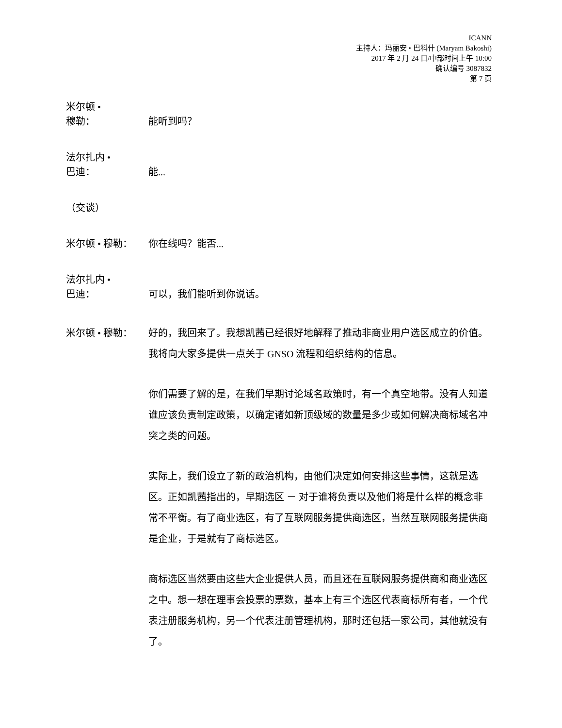ICANN
主持人：玛丽安 • 巴科什 (Maryam Bakoshi)
2017 年 2 月 24 日/中部时间上午 10:00
确认编号 3087832
第 7 页
米尔顿 •
穆勒：
能听到吗？
法尔扎内 •
巴迪：
能...
（交谈）
米尔顿 • 穆勒： 你在线吗？能否...
法尔扎内 •
巴迪：
可以，我们能听到你说话。
米尔顿 • 穆勒：
好的，我回来了。我想凯茜已经很好地解释了推动非商业用户选区成立的价值。我将向大家多提供一点关于 GNSO 流程和组织结构的信息。
你们需要了解的是，在我们早期讨论域名政策时，有一个真空地带。没有人知道谁应该负责制定政策，以确定诸如新顶级域的数量是多少或如何解决商标域名冲突之类的问题。
实际上，我们设立了新的政治机构，由他们决定如何安排这些事情，这就是选区。正如凯茜指出的，早期选区 － 对于谁将负责以及他们将是什么样的概念非常不平衡。有了商业选区，有了互联网服务提供商选区，当然互联网服务提供商是企业，于是就有了商标选区。
商标选区当然要由这些大企业提供人员，而且还在互联网服务提供商和商业选区之中。想一想在理事会投票的票数，基本上有三个选区代表商标所有者，一个代表注册服务机构，另一个代表注册管理机构，那时还包括一家公司，其他就没有了。